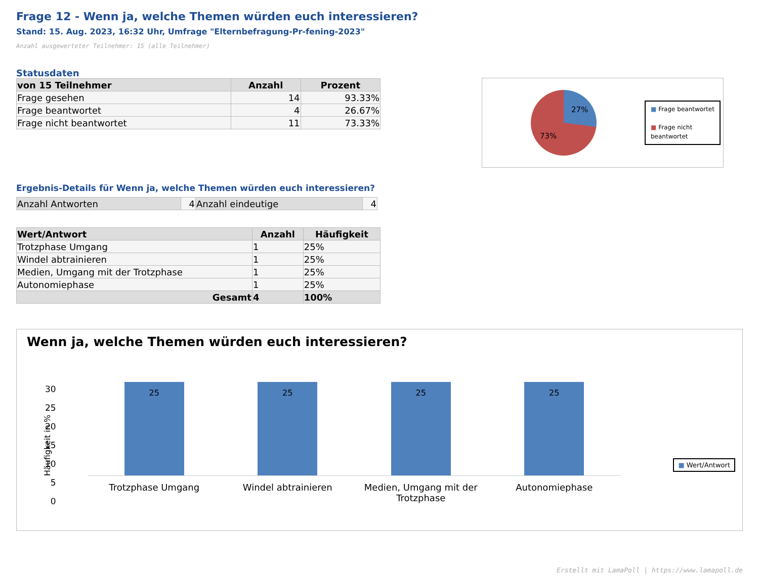Frage 12 - Wenn ja, welche Themen würden euch interessieren?
Stand: 15. Aug. 2023, 16:32 Uhr, Umfrage "Elternbefragung-Pr-fening-2023"
Anzahl ausgewerteter Teilnehmer: 15 (alle Teilnehmer)
Statusdaten
| von 15 Teilnehmer | Anzahl | Prozent |
| --- | --- | --- |
| Frage gesehen | 14 | 93.33% |
| Frage beantwortet | 4 | 26.67% |
| Frage nicht beantwortet | 11 | 73.33% |
27%
73%
■ Frage beantwortet
■ Frage nicht
beantwortet
Ergebnis-Details für Wenn ja, welche Themen würden euch interessieren?
| Anzahl Antworten | 4 | Anzahl eindeutige | 4 |
| Wert/Antwort | Anzahl | Häufigkeit |
| --- | --- | --- |
| Trotzphase Umgang | 1 | 25% |
| Windel abtrainieren | 1 | 25% |
| Medien, Umgang mit der Trotzphase | 1 | 25% |
| Autonomiephase | 1 | 25% |
| Gesamt | 4 | 100% |
Wenn ja, welche Themen würden euch interessieren?
30
25
20
15
10
5
0
Häufigkeit in %
■ Wert/Antwort
25
25
25
25
Trotzphase Umgang Windel abtrainieren Medien, Umgang mit der Trotzphase
Autonomiephase
Erstellt mit LamaPoll | https://www.lamapoll.de